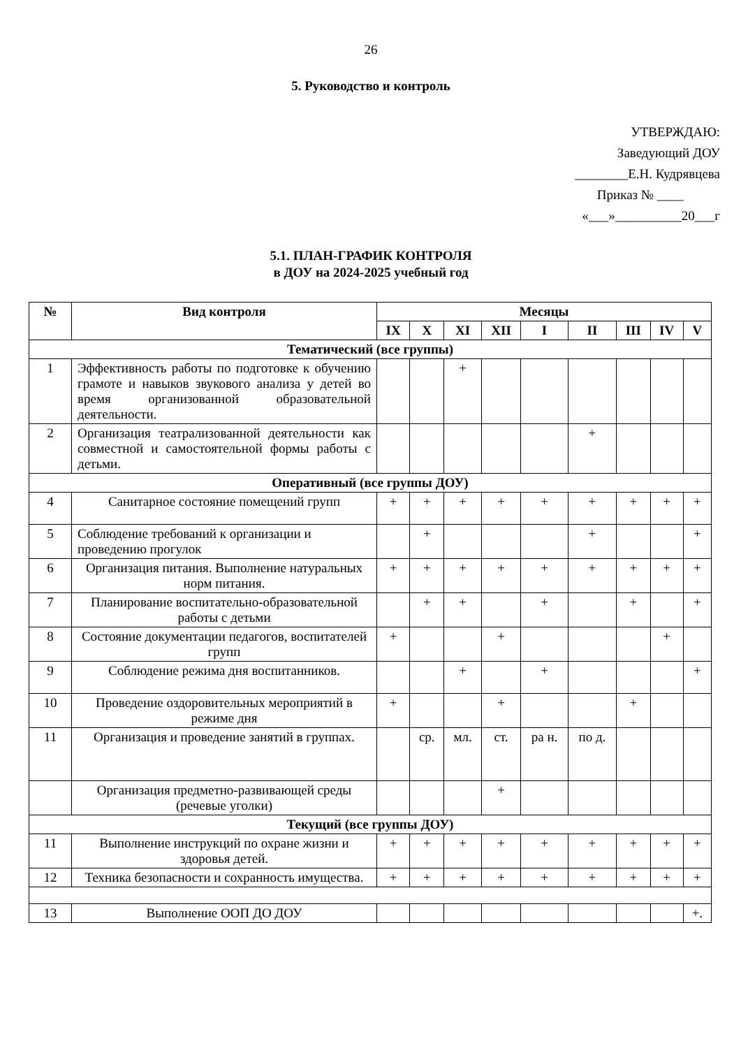26
5. Руководство и контроль
УТВЕРЖДАЮ:
Заведующий ДОУ
________Е.Н. Кудрявцева
Приказ № ____
«___»__________20___г
5.1. ПЛАН-ГРАФИК КОНТРОЛЯ
в ДОУ на 2024-2025 учебный год
| № | Вид контроля | Месяцы | | | | | | | | |
| --- | --- | --- | --- | --- | --- | --- | --- | --- | --- | --- |
| | | IX | X | XI | XII | I | II | III | IV | V |
| Тематический (все группы) | | | | | | | | | | |
| 1 | Эффективность работы по подготовке к обучению грамоте и навыков звукового анализа у детей во время организованной образовательной деятельности. | | | + | | | | | | |
| 2 | Организация театрализованной деятельности как совместной и самостоятельной формы работы с детьми. | | | | | | + | | | |
| Оперативный (все группы ДОУ) | | | | | | | | | | |
| 4 | Санитарное состояние помещений групп | + | + | + | + | + | + | + | + | + |
| 5 | Соблюдение требований к организации и проведению прогулок | | + | | | | + | | | + |
| 6 | Организация питания. Выполнение натуральных норм питания. | + | + | + | + | + | + | + | + | + |
| 7 | Планирование воспитательно-образовательной работы с детьми | | + | + | | + | | + | | + |
| 8 | Состояние документации педагогов, воспитателей групп | + | | | + | | | | + | |
| 9 | Соблюдение режима дня воспитанников. | | | + | | + | | | | + |
| 10 | Проведение оздоровительных мероприятий в режиме дня | + | | | + | | | + | | |
| 11 | Организация и проведение занятий в группах. | | ср. | мл. | ст. | ра н. | по д. | | | |
| | Организация предметно-развивающей среды (речевые уголки) | | | | + | | | | | |
| Текущий (все группы ДОУ) | | | | | | | | | | |
| 11 | Выполнение инструкций по охране жизни и здоровья детей. | + | + | + | + | + | + | + | + | + |
| 12 | Техника безопасности и сохранность имущества. | + | + | + | + | + | + | + | + | + |
| 13 | Выполнение ООП ДО ДОУ | | | | | | | | | +. |